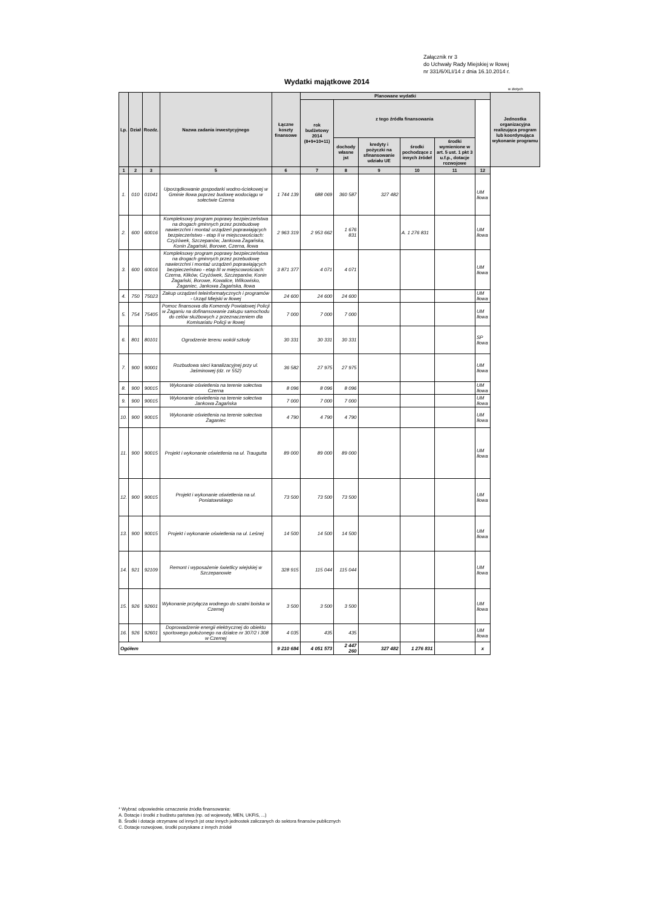Załącznik nr 3
do Uchwały Rady Miejskiej w Iłowej
nr 331/6/XLI/14 z dnia 16.10.2014 r.
Wydatki majątkowe 2014
w złotych
| Lp. | Dział | Rozdz. | Nazwa zadania inwestycyjnego | Łączne koszty finansowe | Planowane wydatki | | | | | | Jednostka organizacyjna realizująca program lub koordynująca wykonanie programu |
| --- | --- | --- | --- | --- | --- | --- | --- | --- | --- | --- | --- |
| | | | | | rok budżetowy 2014 (8+9+10+11) | z tego źródła finansowania | | | | | |
| | | | | | | dochody własne jst | kredyty i pożyczki na sfinansowanie udziału UE | środki pochodzące z innych źródeł | środki wymienione w art. 5 ust. 1 pkt 3 u.f.p., dotacje rozwojowe | | |
| 1 | 2 | 3 | 5 | 6 | 7 | 8 | 9 | 10 | 11 | 12 | |
| 1. | 010 | 01041 | Uporządkowanie gospodarki wodno-ściekowej w Gminie Iłowa poprzez budowę wodociągu w sołectwie Czerna | 1 744 139 | 688 069 | 360 587 | 327 482 | | | UM Iłowa | |
| 2. | 600 | 60016 | Kompleksowy program poprawy bezpieczeństwa na drogach gminnych przez przebudowę nawierzchni i montaż urządzeń poprawiających bezpieczeństwo - etap II w miejscowościach: Czyżówek, Szczepanów, Jankowa Żagańska, Konin Żagański, Borowe, Czerna, Iłowa | 2 963 319 | 2 953 662 | 1 676 831 | | A. 1 276 831 | | UM Iłowa | |
| 3. | 600 | 60016 | Kompleksowy program poprawy bezpieczeństwa na drogach gminnych przez przebudowę nawierzchni i montaż urządzeń poprawiających bezpieczeństwo - etap III w miejscowościach: Czerna, Klików, Czyżówek, Szczepanów, Konin Żagański, Borowe, Kowalice, Wilkowisko, Żaganiec, Jankowa Żagańska, Iłowa | 3 871 377 | 4 071 | 4 071 | | | | UM Iłowa | |
| 4. | 750 | 75023 | Zakup urządzeń teleinformatycznych i programów - Urząd Miejski w Iłowej | 24 600 | 24 600 | 24 600 | | | | UM Iłowa | |
| 5. | 754 | 75405 | Pomoc finansowa dla Komendy Powiatowej Policji w Żaganiu na dofinansowanie zakupu samochodu do celów służbowych z przeznaczeniem dla Komisariatu Policji w Iłowej | 7 000 | 7 000 | 7 000 | | | | UM Iłowa | |
| 6. | 801 | 80101 | Ogrodzenie terenu wokół szkoły | 30 331 | 30 331 | 30 331 | | | | SP Iłowa | |
| 7. | 900 | 90001 | Rozbudowa sieci kanalizacyjnej przy ul. Jaśminowej (dz. nr 552) | 36 582 | 27 975 | 27 975 | | | | UM Iłowa | |
| 8. | 900 | 90015 | Wykonanie oświetlenia na terenie sołectwa Czerna | 8 096 | 8 096 | 8 096 | | | | UM Iłowa | |
| 9. | 900 | 90015 | Wykonanie oświetlenia na terenie sołectwa Jankowa Żagańska | 7 000 | 7 000 | 7 000 | | | | UM Iłowa | |
| 10. | 900 | 90015 | Wykonanie oświetlenia na terenie sołectwa Żaganiec | 4 790 | 4 790 | 4 790 | | | | UM Iłowa | |
| 11. | 900 | 90015 | Projekt i wykonanie oświetlenia na ul. Traugutta | 89 000 | 89 000 | 89 000 | | | | UM Iłowa | |
| 12. | 900 | 90015 | Projekt i wykonanie oświetlenia na ul. Poniatowskiego | 73 500 | 73 500 | 73 500 | | | | UM Iłowa | |
| 13. | 900 | 90015 | Projekt i wykonanie oświetlenia na ul. Leśnej | 14 500 | 14 500 | 14 500 | | | | UM Iłowa | |
| 14. | 921 | 92109 | Remont i wyposażenie świetlicy wiejskiej w Szczepanowie | 328 915 | 115 044 | 115 044 | | | | UM Iłowa | |
| 15. | 926 | 92601 | Wykonanie przyłącza wodnego do szatni boiska w Czernej | 3 500 | 3 500 | 3 500 | | | | UM Iłowa | |
| 16. | 926 | 92601 | Doprowadzenie energii elektrycznej do obiektu sportowego położonego na działce nr 307/2 i 308 w Czernej | 4 035 | 435 | 435 | | | | UM Iłowa | |
| Ogółem | | | | 9 210 684 | 4 051 573 | 2 447 260 | 327 482 | 1 276 831 | | x | |
* Wybrać odpowiednie oznaczenie źródła finansowania:
A. Dotacje i środki z budżetu państwa (np. od wojewody, MEN, UKFiS, ...)
B. Środki i dotacje otrzymane od innych jst oraz innych jednostek zaliczanych do sektora finansów publicznych
C. Dotacje rozwojowe, środki pozyskane z innych źródeł